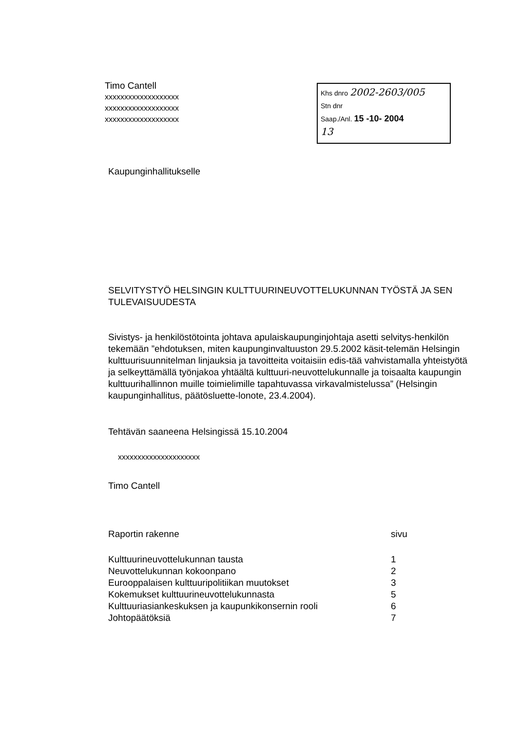Timo Cantell
xxxxxxxxxxxxxxxxxxx
xxxxxxxxxxxxxxxxxxx
xxxxxxxxxxxxxxxxxxx
Khs dnro 2002-2603/005
Stn dnr
Saap./Anl. 15 -10- 2004
13
Kaupunginhallitukselle
SELVITYSTYÖ HELSINGIN KULTTUURINEUVOTTELUKUNNAN TYÖSTÄ JA SEN TULEVAISUUDESTA
Sivistys- ja henkilöstötointa johtava apulaiskaupunginjohtaja asetti selvitys-henkilön tekemään ”ehdotuksen, miten kaupunginvaltuuston 29.5.2002 käsit-telemän Helsingin kulttuurisuunnitelman linjauksia ja tavoitteita voitaisiin edis-tää vahvistamalla yhteistyötä ja selkeyttämällä työnjakoa yhtäältä kulttuuri-neuvottelukunnalle ja toisaalta kaupungin kulttuurihallinnon muille toimielimille tapahtuvassa virkavalmistelussa” (Helsingin kaupunginhallitus, päätösluette-lonote, 23.4.2004).
Tehtävän saaneena Helsingissä 15.10.2004
xxxxxxxxxxxxxxxxxxxxx
Timo Cantell
Raportin rakenne sivu
Kulttuurineuvottelukunnan tausta 1
Neuvottelukunnan kokoonpano 2
Eurooppalaisen kulttuuripolitiikan muutokset 3
Kokemukset kulttuurineuvottelukunnasta 5
Kulttuuriasiankeskuksen ja kaupunkikonsernin rooli 6
Johtopäätöksiä 7